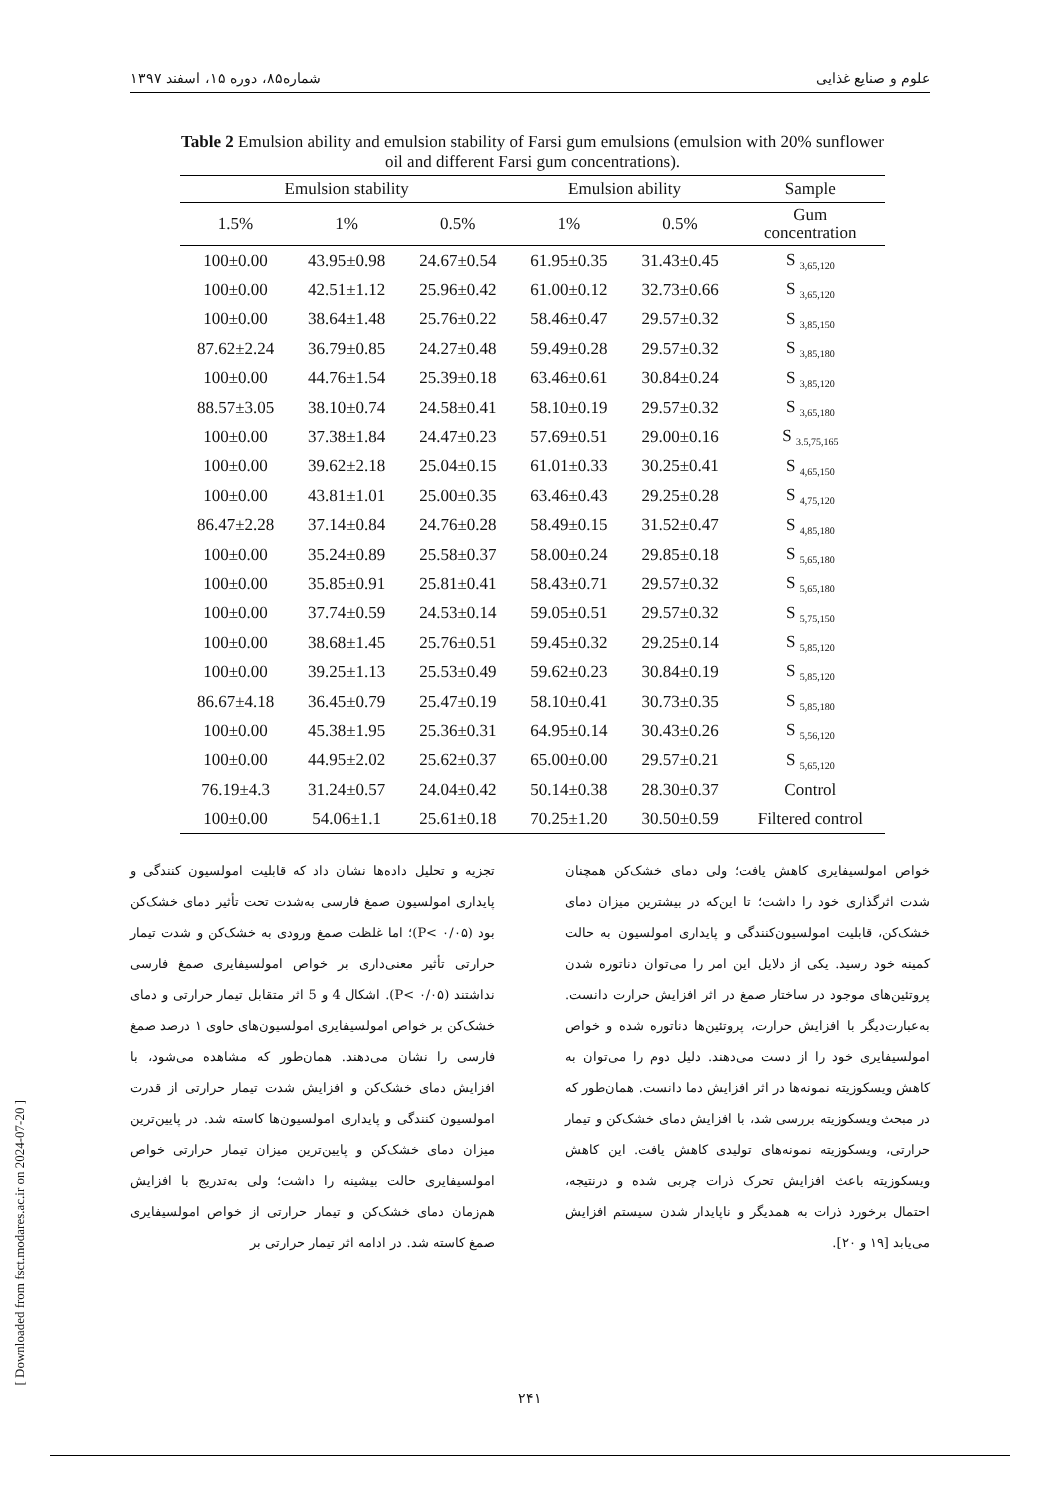علوم و صنایع غذایی شماره۸۵، دوره ۱۵، اسفند ۱۳۹۷
Table 2 Emulsion ability and emulsion stability of Farsi gum emulsions (emulsion with 20% sunflower oil and different Farsi gum concentrations).
| Emulsion stability | | | Emulsion ability | | Sample |
| --- | --- | --- | --- | --- | --- |
| 1.5% | 1% | 0.5% | 1% | 0.5% | Gum concentration |
| 100±0.00 | 43.95±0.98 | 24.67±0.54 | 61.95±0.35 | 31.43±0.45 | S <sub>3,65,120</sub> |
| 100±0.00 | 42.51±1.12 | 25.96±0.42 | 61.00±0.12 | 32.73±0.66 | S <sub>3,65,120</sub> |
| 100±0.00 | 38.64±1.48 | 25.76±0.22 | 58.46±0.47 | 29.57±0.32 | S <sub>3,85,150</sub> |
| 87.62±2.24 | 36.79±0.85 | 24.27±0.48 | 59.49±0.28 | 29.57±0.32 | S <sub>3,85,180</sub> |
| 100±0.00 | 44.76±1.54 | 25.39±0.18 | 63.46±0.61 | 30.84±0.24 | S <sub>3,85,120</sub> |
| 88.57±3.05 | 38.10±0.74 | 24.58±0.41 | 58.10±0.19 | 29.57±0.32 | S <sub>3,65,180</sub> |
| 100±0.00 | 37.38±1.84 | 24.47±0.23 | 57.69±0.51 | 29.00±0.16 | S <sub>3.5,75,165</sub> |
| 100±0.00 | 39.62±2.18 | 25.04±0.15 | 61.01±0.33 | 30.25±0.41 | S <sub>4,65,150</sub> |
| 100±0.00 | 43.81±1.01 | 25.00±0.35 | 63.46±0.43 | 29.25±0.28 | S <sub>4,75,120</sub> |
| 86.47±2.28 | 37.14±0.84 | 24.76±0.28 | 58.49±0.15 | 31.52±0.47 | S <sub>4,85,180</sub> |
| 100±0.00 | 35.24±0.89 | 25.58±0.37 | 58.00±0.24 | 29.85±0.18 | S <sub>5,65,180</sub> |
| 100±0.00 | 35.85±0.91 | 25.81±0.41 | 58.43±0.71 | 29.57±0.32 | S <sub>5,65,180</sub> |
| 100±0.00 | 37.74±0.59 | 24.53±0.14 | 59.05±0.51 | 29.57±0.32 | S <sub>5,75,150</sub> |
| 100±0.00 | 38.68±1.45 | 25.76±0.51 | 59.45±0.32 | 29.25±0.14 | S <sub>5,85,120</sub> |
| 100±0.00 | 39.25±1.13 | 25.53±0.49 | 59.62±0.23 | 30.84±0.19 | S <sub>5,85,120</sub> |
| 86.67±4.18 | 36.45±0.79 | 25.47±0.19 | 58.10±0.41 | 30.73±0.35 | S <sub>5,85,180</sub> |
| 100±0.00 | 45.38±1.95 | 25.36±0.31 | 64.95±0.14 | 30.43±0.26 | S <sub>5,56,120</sub> |
| 100±0.00 | 44.95±2.02 | 25.62±0.37 | 65.00±0.00 | 29.57±0.21 | S <sub>5,65,120</sub> |
| 76.19±4.3 | 31.24±0.57 | 24.04±0.42 | 50.14±0.38 | 28.30±0.37 | Control |
| 100±0.00 | 54.06±1.1 | 25.61±0.18 | 70.25±1.20 | 30.50±0.59 | Filtered control |
تجزیه و تحلیل داده‌ها نشان داد که قابلیت امولسیون کنندگی و پایداری امولسیون صمغ فارسی به‌شدت تحت تأثیر دمای خشک‌کن بود (P< ۰/۰۵)؛ اما غلظت صمغ ورودی به خشک‌کن و شدت تیمار حرارتی تأثیر معنی‌داری بر خواص امولسیفایری صمغ فارسی نداشتند (P< ۰/۰۵). اشکال 4 و 5 اثر متقابل تیمار حرارتی و دمای خشک‌کن بر خواص امولسیفایری امولسیون‌های حاوی ۱ درصد صمغ فارسی را نشان می‌دهند. همان‌طور که مشاهده می‌شود، با افزایش دمای خشک‌کن و افزایش شدت تیمار حرارتی از قدرت امولسیون کنندگی و پایداری امولسیون‌ها کاسته شد. در پایین‌ترین میزان دمای خشک‌کن و پایین‌ترین میزان تیمار حرارتی خواص امولسیفایری حالت بیشینه را داشت؛ ولی به‌تدریج با افزایش هم‌زمان دمای خشک‌کن و تیمار حرارتی از خواص امولسیفایری صمغ کاسته شد. در ادامه اثر تیمار حرارتی بر
خواص امولسیفایری کاهش یافت؛ ولی دمای خشک‌کن همچنان شدت اثرگذاری خود را داشت؛ تا این‌که در بیشترین میزان دمای خشک‌کن، قابلیت امولسیون‌کنندگی و پایداری امولسیون به حالت کمینه خود رسید. یکی از دلایل این امر را می‌توان دناتوره شدن پروتئین‌های موجود در ساختار صمغ در اثر افزایش حرارت دانست. به‌عبارت‌دیگر با افزایش حرارت، پروتئین‌ها دناتوره شده و خواص امولسیفایری خود را از دست می‌دهند. دلیل دوم را می‌توان به کاهش ویسکوزیته نمونه‌ها در اثر افزایش دما دانست. همان‌طور که در مبحث ویسکوزیته بررسی شد، با افزایش دمای خشک‌کن و تیمار حرارتی، ویسکوزیته نمونه‌های تولیدی کاهش یافت. این کاهش ویسکوزیته باعث افزایش تحرک ذرات چربی شده و درنتیجه، احتمال برخورد ذرات به همدیگر و ناپایدار شدن سیستم افزایش می‌یابد [۱۹ و ۲۰].
[ Downloaded from fsct.modares.ac.ir on 2024-07-20 ]
۲۴۱